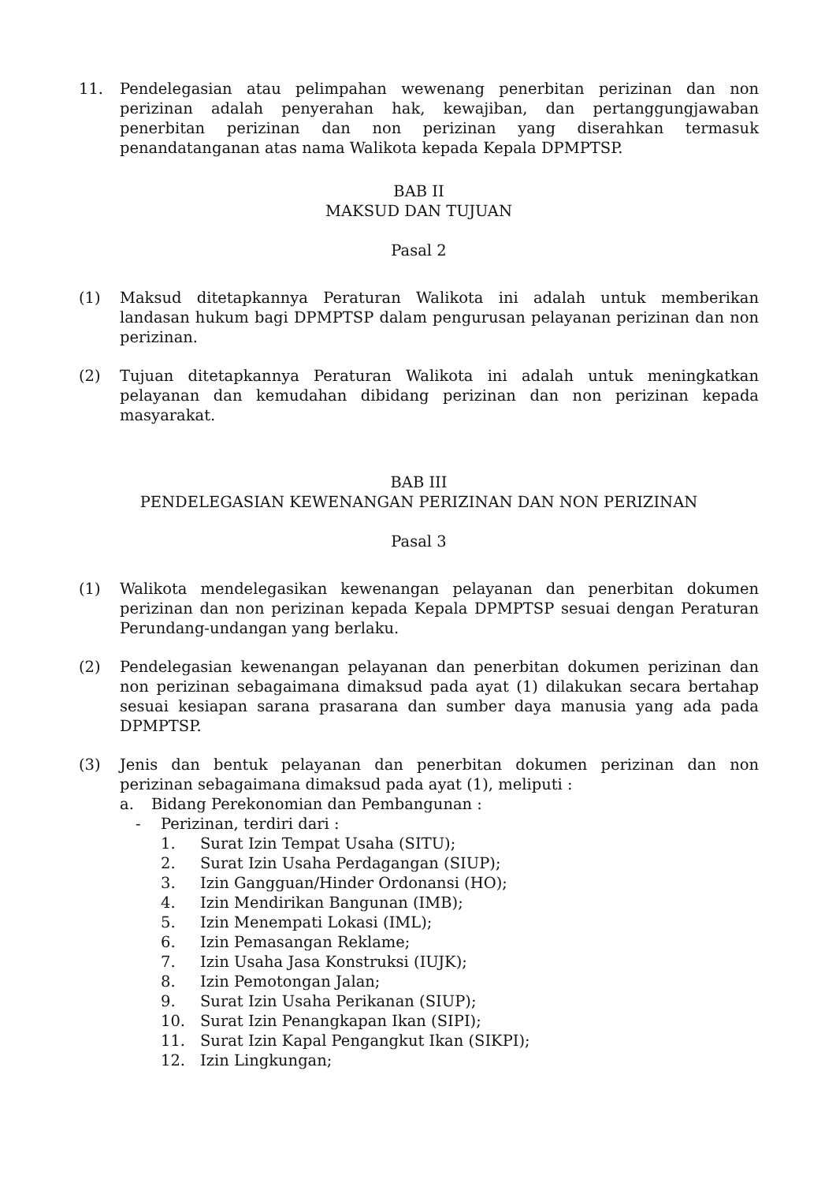11. Pendelegasian atau pelimpahan wewenang penerbitan perizinan dan non perizinan adalah penyerahan hak, kewajiban, dan pertanggungjawaban penerbitan perizinan dan non perizinan yang diserahkan termasuk penandatanganan atas nama Walikota kepada Kepala DPMPTSP.
BAB II
MAKSUD DAN TUJUAN
Pasal 2
(1) Maksud ditetapkannya Peraturan Walikota ini adalah untuk memberikan landasan hukum bagi DPMPTSP dalam pengurusan pelayanan perizinan dan non perizinan.
(2) Tujuan ditetapkannya Peraturan Walikota ini adalah untuk meningkatkan pelayanan dan kemudahan dibidang perizinan dan non perizinan kepada masyarakat.
BAB III
PENDELEGASIAN KEWENANGAN PERIZINAN DAN NON PERIZINAN
Pasal 3
(1) Walikota mendelegasikan kewenangan pelayanan dan penerbitan dokumen perizinan dan non perizinan kepada Kepala DPMPTSP sesuai dengan Peraturan Perundang-undangan yang berlaku.
(2) Pendelegasian kewenangan pelayanan dan penerbitan dokumen perizinan dan non perizinan sebagaimana dimaksud pada ayat (1) dilakukan secara bertahap sesuai kesiapan sarana prasarana dan sumber daya manusia yang ada pada DPMPTSP.
(3) Jenis dan bentuk pelayanan dan penerbitan dokumen perizinan dan non perizinan sebagaimana dimaksud pada ayat (1), meliputi :
a. Bidang Perekonomian dan Pembangunan :
- Perizinan, terdiri dari :
1. Surat Izin Tempat Usaha (SITU);
2. Surat Izin Usaha Perdagangan (SIUP);
3. Izin Gangguan/Hinder Ordonansi (HO);
4. Izin Mendirikan Bangunan (IMB);
5. Izin Menempati Lokasi (IML);
6. Izin Pemasangan Reklame;
7. Izin Usaha Jasa Konstruksi (IUJK);
8. Izin Pemotongan Jalan;
9. Surat Izin Usaha Perikanan (SIUP);
10. Surat Izin Penangkapan Ikan (SIPI);
11. Surat Izin Kapal Pengangkut Ikan (SIKPI);
12. Izin Lingkungan;